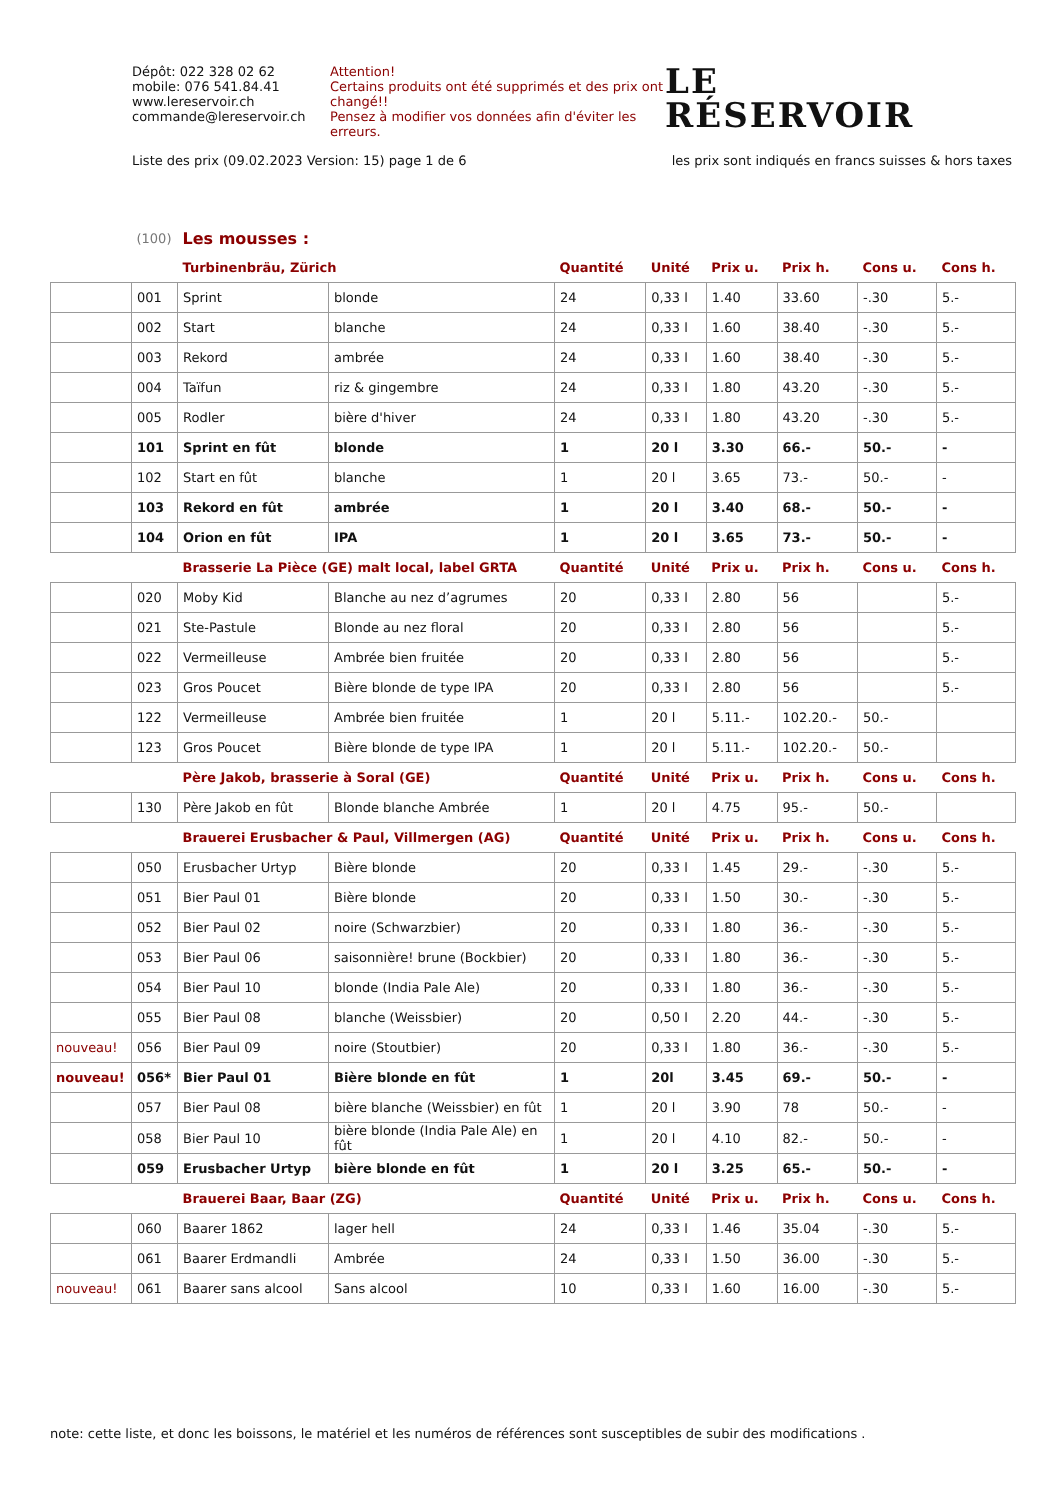Dépôt: 022 328 02 62
mobile: 076 541.84.41
www.lereservoir.ch
commande@lereservoir.ch
Attention!
Certains produits ont été supprimés et des prix ont changé!!
Pensez à modifier vos données afin d'éviter les erreurs.
LE
RÉSERVOIR
Liste des prix (09.02.2023 Version: 15) page 1 de 6 les prix sont indiqués en francs suisses & hors taxes
| | (100) | Les mousses : | | | | | | | |
| | | Turbinenbräu, Zürich | | Quantité | Unité | Prix u. | Prix h. | Cons u. | Cons h. |
| | 001 | Sprint | blonde | 24 | 0,33 l | 1.40 | 33.60 | -.30 | 5.- |
| | 002 | Start | blanche | 24 | 0,33 l | 1.60 | 38.40 | -.30 | 5.- |
| | 003 | Rekord | ambrée | 24 | 0,33 l | 1.60 | 38.40 | -.30 | 5.- |
| | 004 | Taïfun | riz & gingembre | 24 | 0,33 l | 1.80 | 43.20 | -.30 | 5.- |
| | 005 | Rodler | bière d'hiver | 24 | 0,33 l | 1.80 | 43.20 | -.30 | 5.- |
| | 101 | Sprint en fût | blonde | 1 | 20 l | 3.30 | 66.- | 50.- | - |
| | 102 | Start en fût | blanche | 1 | 20 l | 3.65 | 73.- | 50.- | - |
| | 103 | Rekord en fût | ambrée | 1 | 20 l | 3.40 | 68.- | 50.- | - |
| | 104 | Orion en fût | IPA | 1 | 20 l | 3.65 | 73.- | 50.- | - |
| | | Brasserie La Pièce (GE) malt local, label GRTA | | Quantité | Unité | Prix u. | Prix h. | Cons u. | Cons h. |
| | 020 | Moby Kid | Blanche au nez d’agrumes | 20 | 0,33 l | 2.80 | 56 | | 5.- |
| | 021 | Ste-Pastule | Blonde au nez floral | 20 | 0,33 l | 2.80 | 56 | | 5.- |
| | 022 | Vermeilleuse | Ambrée bien fruitée | 20 | 0,33 l | 2.80 | 56 | | 5.- |
| | 023 | Gros Poucet | Bière blonde de type IPA | 20 | 0,33 l | 2.80 | 56 | | 5.- |
| | 122 | Vermeilleuse | Ambrée bien fruitée | 1 | 20 l | 5.11.- | 102.20.- | 50.- | |
| | 123 | Gros Poucet | Bière blonde de type IPA | 1 | 20 l | 5.11.- | 102.20.- | 50.- | |
| | | Père Jakob, brasserie à Soral (GE) | | Quantité | Unité | Prix u. | Prix h. | Cons u. | Cons h. |
| | 130 | Père Jakob en fût | Blonde blanche Ambrée | 1 | 20 l | 4.75 | 95.- | 50.- | |
| | | Brauerei Erusbacher & Paul, Villmergen (AG) | | Quantité | Unité | Prix u. | Prix h. | Cons u. | Cons h. |
| | 050 | Erusbacher Urtyp | Bière blonde | 20 | 0,33 l | 1.45 | 29.- | -.30 | 5.- |
| | 051 | Bier Paul 01 | Bière blonde | 20 | 0,33 l | 1.50 | 30.- | -.30 | 5.- |
| | 052 | Bier Paul 02 | noire (Schwarzbier) | 20 | 0,33 l | 1.80 | 36.- | -.30 | 5.- |
| | 053 | Bier Paul 06 | saisonnière! brune (Bockbier) | 20 | 0,33 l | 1.80 | 36.- | -.30 | 5.- |
| | 054 | Bier Paul 10 | blonde (India Pale Ale) | 20 | 0,33 l | 1.80 | 36.- | -.30 | 5.- |
| | 055 | Bier Paul 08 | blanche (Weissbier) | 20 | 0,50 l | 2.20 | 44.- | -.30 | 5.- |
| nouveau! | 056 | Bier Paul 09 | noire (Stoutbier) | 20 | 0,33 l | 1.80 | 36.- | -.30 | 5.- |
| nouveau! | 056* | Bier Paul 01 | Bière blonde en fût | 1 | 20l | 3.45 | 69.- | 50.- | - |
| | 057 | Bier Paul 08 | bière blanche (Weissbier) en fût | 1 | 20 l | 3.90 | 78 | 50.- | - |
| | 058 | Bier Paul 10 | bière blonde (India Pale Ale) en fût | 1 | 20 l | 4.10 | 82.- | 50.- | - |
| | 059 | Erusbacher Urtyp | bière blonde en fût | 1 | 20 l | 3.25 | 65.- | 50.- | - |
| | | Brauerei Baar, Baar (ZG) | | Quantité | Unité | Prix u. | Prix h. | Cons u. | Cons h. |
| | 060 | Baarer 1862 | lager hell | 24 | 0,33 l | 1.46 | 35.04 | -.30 | 5.- |
| | 061 | Baarer Erdmandli | Ambrée | 24 | 0,33 l | 1.50 | 36.00 | -.30 | 5.- |
| nouveau! | 061 | Baarer sans alcool | Sans alcool | 10 | 0,33 l | 1.60 | 16.00 | -.30 | 5.- |
note: cette liste, et donc les boissons, le matériel et les numéros de références sont susceptibles de subir des modifications .